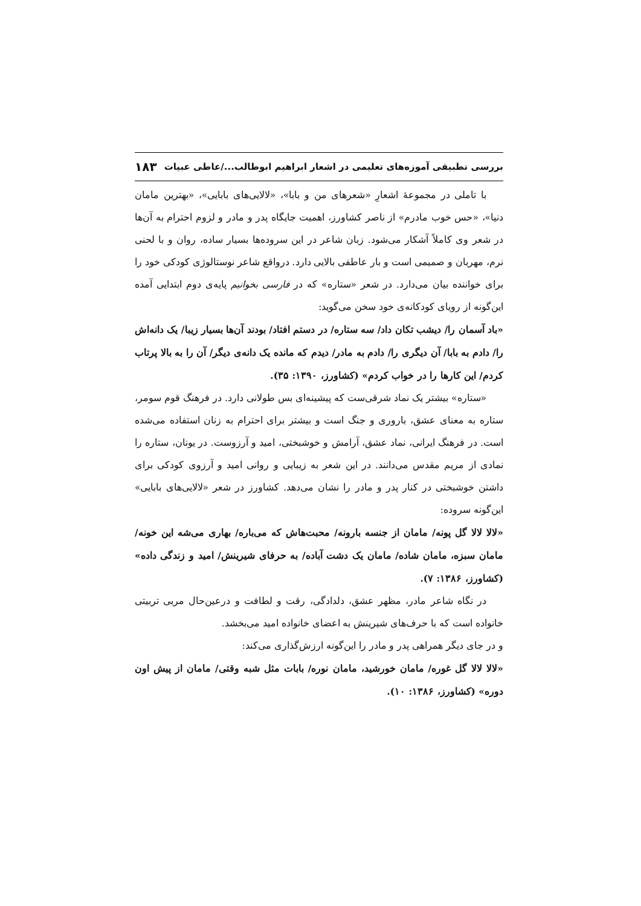بررسی تطبیقی آموزه‌های تعلیمی در اشعار ابراهیم ابوطالب.../عاطی عبیات ۱۸۳
با تاملی در مجموعهٔ اشعارِ «شعرهای من و بابا»، «لالایی‌های بابایی»، «بهترین مامان دنیا»، «حس خوب مادرم» از ناصر کشاورز، اهمیت جایگاه پدر و مادر و لزوم احترام به آن‌ها در شعر وی کاملاً آشکار می‌شود. زبان شاعر در این سروده‌ها بسیار ساده، روان و با لحنی نرم، مهربان و صمیمی است و بار عاطفی بالایی دارد. درواقع شاعر نوستالوژی کودکی خود را برای خواننده بیان می‌دارد. در شعر «ستاره» که در فارسی بخوانیم پایه‌ی دوم ابتدایی آمده این‌گونه از رویای کودکانه‌ی خود سخن می‌گوید:
«باد آسمان را/ دیشب تکان داد/ سه ستاره/ در دستم افتاد/ بودند آن‌ها بسیار زیبا/ یک دانه‌اش را/ دادم به بابا/ آن دیگری را/ دادم به مادر/ دیدم که مانده یک دانه‌ی دیگر/ آن را به بالا پرتاب کردم/ این کارها را در خواب کردم» (کشاورز، ۱۳۹۰: ۳۵).
«ستاره» بیشتر یک نماد شرقی‌ست که پیشینه‌ای بس طولانی دارد. در فرهنگ قوم سومر، ستاره به معنای عشق، باروری و جنگ است و بیشتر برای احترام به زنان استفاده می‌شده است. در فرهنگ ایرانی، نماد عشق، آرامش و خوشبختی، امید و آرزوست. در یونان، ستاره را نمادی از مریم مقدس می‌دانند. در این شعر به زیبایی و روانی امید و آرزوی کودکی برای داشتن خوشبختی در کنار پدر و مادر را نشان می‌دهد. کشاورز در شعر «لالایی‌های بابایی» این‌گونه سروده:
«لالا لالا گل پونه/ مامان از جنسه بارونه/ محبت‌هاش که می‌باره/ بهاری می‌شه این خونه/ مامان سبزه، مامان شاده/ مامان یک دشت آباده/ به حرفای شیرینش/ امید و زندگی داده» (کشاورز، ۱۳۸۶: ۷).
در نگاه شاعر مادر، مظهر عشق، دلدادگی، رقت و لطافت و درعین‌حال مربی تربیتی خانواده است که با حرف‌های شیرینش به اعضای خانواده امید می‌بخشد.
و در جای دیگر همراهی پدر و مادر را این‌گونه ارزش‌گذاری می‌کند:
«لالا لالا گل غوره/ مامان خورشید، مامان نوره/ بابات مثل شبه وقتی/ مامان از پیش اون دوره» (کشاورز، ۱۳۸۶: ۱۰).